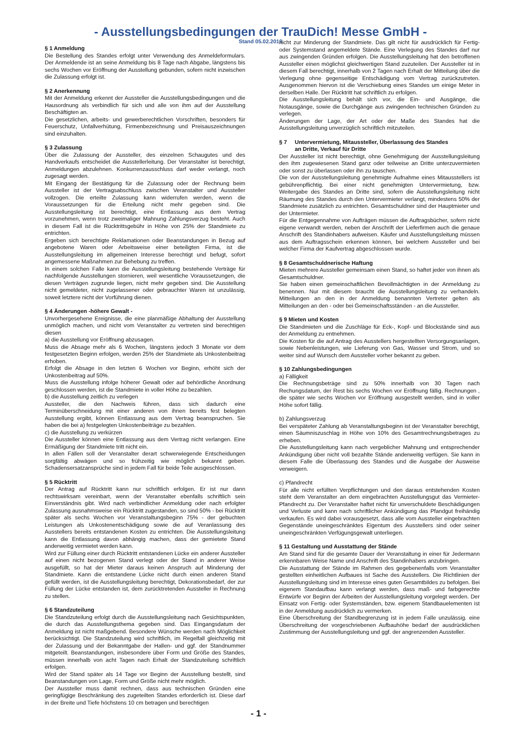- Ausstellungsbedingungen der TrauDich! Messe GmbH -
Stand 05.02.2019
§ 1 Anmeldung
Die Bestellung des Standes erfolgt unter Verwendung des Anmeldeformulars. Der Anmeldende ist an seine Anmeldung bis 8 Tage nach Abgabe, längstens bis sechs Wochen vor Eröffnung der Ausstellung gebunden, sofern nicht inzwischen die Zulassung erfolgt ist.
§ 2 Anerkennung
Mit der Anmeldung erkennt der Aussteller die Ausstellungsbedingungen und die Hausordnung als verbindlich für sich und alle von ihm auf der Ausstellung Beschäftigten an.
Die gesetzlichen, arbeits- und gewerberechtlichen Vorschriften, besonders für Feuerschutz, Unfallverhütung, Firmenbezeichnung und Preisauszeichnungen sind einzuhalten.
§ 3 Zulassung
Über die Zulassung der Aussteller, des einzelnen Schaugutes und des Handverkaufs entscheidet die Ausstellerleitung. Der Veranstalter ist berechtigt, Anmeldungen abzulehnen. Konkurrenzausschluss darf weder verlangt, noch zugesagt werden.
Mit Eingang der Bestätigung für die Zulassung oder der Rechnung beim Aussteller ist der Vertragsabschluss zwischen Veranstalter und Aussteller vollzogen. Die erteilte Zulassung kann widerrufen werden, wenn die Voraussetzungen für die Erteilung nicht mehr gegeben sind. Die Ausstellungsleitung ist berechtigt, eine Entlassung aus dem Vertrag vorzunehmen, wenn trotz zweimaliger Mahnung Zahlungsverzug besteht. Auch in diesem Fall ist die Rücktrittsgebühr in Höhe von 25% der Standmiete zu entrichten.
Ergeben sich berechtigte Reklamationen oder Beanstandungen in Bezug auf angebotene Waren oder Arbeitsweise einer beteiligten Firma, ist die Ausstellungsleitung im allgemeinen Interesse berechtigt und befugt, sofort angemessene Maßnahmen zur Behebung zu treffen.
In einem solchen Falle kann die Ausstellungsleitung bestehende Verträge für nachfolgende Ausstellungen stornieren, weil wesentliche Voraussetzungen, die diesen Verträgen zugrunde liegen, nicht mehr gegeben sind. Die Ausstellung nicht gemeldeter, nicht zugelassener oder gebrauchter Waren ist unzulässig, soweit letztere nicht der Vorführung dienen.
§ 4 Änderungen -höhere Gewalt -
Unvorhergesehene Ereignisse, die eine planmäßige Abhaltung der Ausstellung unmöglich machen, und nicht vom Veranstalter zu vertreten sind berechtigen diesen
a) die Ausstellung vor Eröffnung abzusagen.
Muss die Absage mehr als 6 Wochen, längstens jedoch 3 Monate vor dem festgesetzten Beginn erfolgen, werden 25% der Standmiete als Unkostenbeitrag erhoben.
Erfolgt die Absage in den letzten 6 Wochen vor Beginn, erhöht sich der Unkostenbeitrag auf 50%.
Muss die Ausstellung infolge höherer Gewalt oder auf behördliche Anordnung geschlossen werden, ist die Standmiete in voller Höhe zu bezahlen.
b) die Ausstellung zeitlich zu verlegen
Aussteller, die den Nachweis führen, dass sich dadurch eine Terminüberschneidung mit einer anderen von ihnen bereits fest belegten Ausstellung ergibt, können Entlassung aus dem Vertrag beanspruchen. Sie haben die bei a) festgelegten Unkostenbeiträge zu bezahlen.
c) die Ausstellung zu verkürzen
Die Aussteller können eine Entlassung aus dem Vertrag nicht verlangen. Eine Ermäßigung der Standmiete tritt nicht ein.
In allen Fällen soll der Veranstalter derart schwerwiegende Entscheidungen sorgfältig abwägen und so frühzeitig wie möglich bekannt geben. Schadensersatzansprüche sind in jedem Fall für beide Teile ausgeschlossen.
§ 5 Rücktritt
Der Antrag auf Rücktritt kann nur schriftlich erfolgen. Er ist nur dann rechtswirksam vereinbart, wenn der Veranstalter ebenfalls schriftlich sein Einverständnis gibt. Wird nach verbindlicher Anmeldung oder nach erfolgter Zulassung ausnahmsweise ein Rücktritt zugestanden, so sind 50% - bei Rücktritt später als sechs Wochen vor Veranstaltungsbeginn 75% - der gebuchten Leistungen als Unkostenentschädigung sowie die auf Veranlassung des Ausstellers bereits entstandenen Kosten zu entrichten. Die Ausstellungsleitung kann die Entlassung davon abhängig machen, dass der gemietete Stand anderweitig vermietet werden kann.
Wird zur Füllung einer durch Rücktritt entstandenen Lücke ein anderer Aussteller auf einen nicht bezogenen Stand verlegt oder der Stand in anderer Weise ausgefüllt, so hat der Mieter daraus keinen Anspruch auf Minderung der Standmiete. Kann die entstandene Lücke nicht durch einen anderen Stand gefüllt werden, ist die Ausstellungsleitung berechtigt, Dekorationsbedarf, der zur Füllung der Lücke entstanden ist, dem zurücktretenden Aussteller in Rechnung zu stellen.
§ 6 Standzuteilung
Die Standzuteilung erfolgt durch die Ausstellungsleitung nach Gesichtspunkten, die durch das Ausstellungsthema gegeben sind. Das Eingangsdatum der Anmeldung ist nicht maßgebend. Besondere Wünsche werden nach Möglichkeit berücksichtigt. Die Standzuteilung wird schriftlich, im Regelfall gleichzeitig mit der Zulassung und der Bekanntgabe der Hallen- und ggf. der Standnummer mitgeteilt. Beanstandungen, insbesondere über Form und Größe des Standes, müssen innerhalb von acht Tagen nach Erhalt der Standzuteilung schriftlich erfolgen.
Wird der Stand später als 14 Tage vor Beginn der Ausstellung bestellt, sind Beanstandungen von Lage, Form und Größe nicht mehr möglich.
Der Aussteller muss damit rechnen, dass aus technischen Gründen eine geringfügige Beschränkung des zugeteilten Standes erforderlich ist. Diese darf in der Breite und Tiefe höchstens 10 cm betragen und berechtigen
nicht zur Minderung der Standmiete. Das gilt nicht für ausdrücklich für Fertig- oder Systemstand angemeldete Stände. Eine Verlegung des Standes darf nur aus zwingenden Gründen erfolgen. Die Ausstellungsleitung hat den betroffenen Aussteller einen möglichst gleichwertigen Stand zuzuteilen. Der Aussteller ist in diesem Fall berechtigt, innerhalb von 2 Tagen nach Erhalt der Mitteilung über die Verlegung ohne gegenseitige Entschädigung vom Vertrag zurückzutreten. Ausgenommen hiervon ist die Verschiebung eines Standes um einige Meter in derselben Halle. Der Rücktritt hat schriftlich zu erfolgen.
Die Ausstellungsleitung behält sich vor, die Ein- und Ausgänge, die Notausgänge, sowie die Durchgänge aus zwingenden technischen Gründen zu verlegen.
Änderungen der Lage, der Art oder der Maße des Standes hat die Ausstellungsleitung unverzüglich schriftlich mitzuteilen.
§ 7 Untervermietung, Mitaussteller, Überlassung des Standes
an Dritte, Verkauf für Dritte
Der Aussteller ist nicht berechtigt, ohne Genehmigung der Ausstellungsleitung den ihm zugewiesenen Stand ganz oder teilweise an Dritte unterzuvermieten oder sonst zu überlassen oder ihn zu tauschen.
Die von der Ausstellungsleitung genehmigte Aufnahme eines Mitausstellers ist gebührenpflichtig. Bei einer nicht genehmigten Untervermietung, bzw. Weitergabe des Standes an Dritte sind, sofern die Ausstellungsleitung nicht Räumung des Standes durch den Untervermieter verlangt, mindestens 50% der Standmiete zusätzlich zu entrichten. Gesamtschuldner sind der Hauptmieter und der Untermieter.
Für die Entgegennahme von Aufträgen müssen die Auftragsbücher, sofern nicht eigene verwandt werden, neben der Anschrift der Lieferfirmen auch die genaue Anschrift des Standinhabers aufweisen. Käufer und Ausstellungsleitung müssen aus dem Auftragsschein erkennen können, bei welchem Aussteller und bei welcher Firma der Kaufvertrag abgeschlossen wurde.
§ 8 Gesamtschuldnerische Haftung
Mieten mehrere Aussteller gemeinsam einen Stand, so haftet jeder von ihnen als Gesamtschuldner.
Sie haben einen gemeinschaftlichen Bevollmächtigten in der Anmeldung zu benennen. Nur mit diesem braucht die Ausstellungsleitung zu verhandeln. Mitteilungen an den in der Anmeldung benannten Vertreter gelten als Mitteilungen an den - oder bei Gemeinschaftsständen - an die Aussteller.
§ 9 Mieten und Kosten
Die Standmieten und die Zuschläge für Eck-, Kopf- und Blockstände sind aus der Anmeldung zu entnehmen.
Die Kosten für die auf Antrag des Ausstellers hergestellten Versorgungsanlagen, sowie Nebenleistungen, wie Lieferung von Gas, Wasser und Strom, und so weiter sind auf Wunsch dem Aussteller vorher bekannt zu geben.
§ 10 Zahlungsbedingungen
a) Fälligkeit
Die Rechnungsbeträge sind zu 50% innerhalb von 30 Tagen nach Rechungsdatum, der Rest bis sechs Wochen vor Eröffnung fällig. Rechnungen , die später wie sechs Wochen vor Eröffnung ausgestellt werden, sind in voller Höhe sofort fällig.
b) Zahlungsverzug
Bei verspäteter Zahlung ab Veranstaltungsbeginn ist der Veranstalter berechtigt, einen Säumniszuschlag in Höhe von 10% des Gesamtrechnungsbetrages zu erheben.
Die Ausstellungsleitung kann nach vergeblicher Mahnung und entsprechender Ankündigung über nicht voll bezahlte Stände anderweitig verfügen. Sie kann in diesem Falle die Überlassung des Standes und die Ausgabe der Ausweise verweigern.
c) Pfandrecht
Für alle nicht erfüllten Verpflichtungen und den daraus entstehenden Kosten steht dem Veranstalter an dem eingebrachten Ausstellungsgut das Vermieter-Pfandrecht zu. Der Veranstalter haftet nicht für unverschuldete Beschädigungen und Verluste und kann nach schriftlicher Ankündigung das Pfandgut freihändig verkaufen. Es wird dabei vorausgesetzt, dass alle vom Aussteller eingebrachten Gegenstände uneingeschränktes Eigentum des Ausstellers sind oder seiner uneingeschränkten Verfügungsgewalt unterliegen.
§ 11 Gestaltung und Ausstattung der Stände
Am Stand sind für die gesamte Dauer der Veranstaltung in einer für Jedermann erkennbaren Weise Name und Anschrift des Standinhabers anzubringen.
Die Ausstattung der Stände im Rahmen des gegebenenfalls vom Veranstalter gestellten einheitlichen Aufbaues ist Sache des Ausstellers. Die Richtlinien der Ausstellungsleitung sind im Interesse eines guten Gesamtbildes zu befolgen. Bei eigenem Standaufbau kann verlangt werden, dass maß- und farbgerechte Entwürfe vor Beginn der Arbeiten der Ausstellungsleitung vorgelegt werden. Der Einsatz von Fertig- oder Systemständen, bzw. eigenem Standbauelementen ist in der Anmeldung ausdrücklich zu vermerken.
Eine Überschreitung der Standbegrenzung ist in jedem Falle unzulässig. eine Überschreitung der vorgeschriebenen Aufbauhöhe bedarf der ausdrücklichen Zustimmung der Ausstellungsleitung und ggf. der angrenzenden Aussteller.
- 1 -